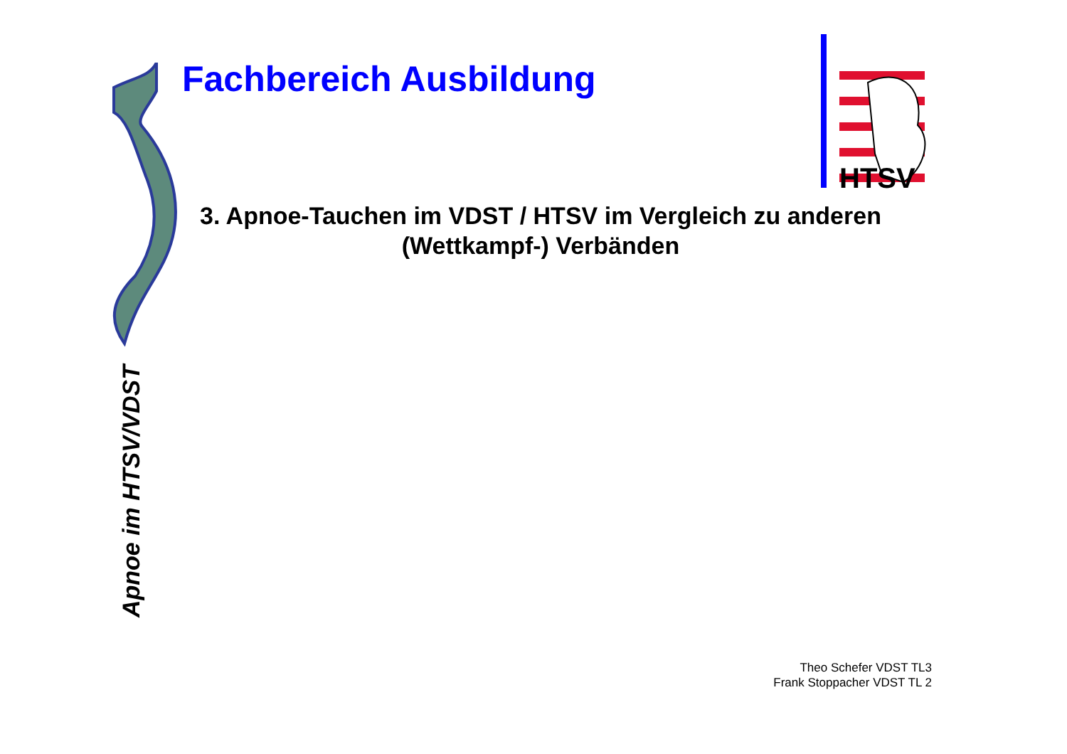Apnoe im HTSV/VDST
Fachbereich Ausbildung
HTSV
3. Apnoe-Tauchen im VDST / HTSV im Vergleich zu anderen (Wettkampf-) Verbänden
Theo Schefer VDST TL3
Frank Stoppacher VDST TL 2